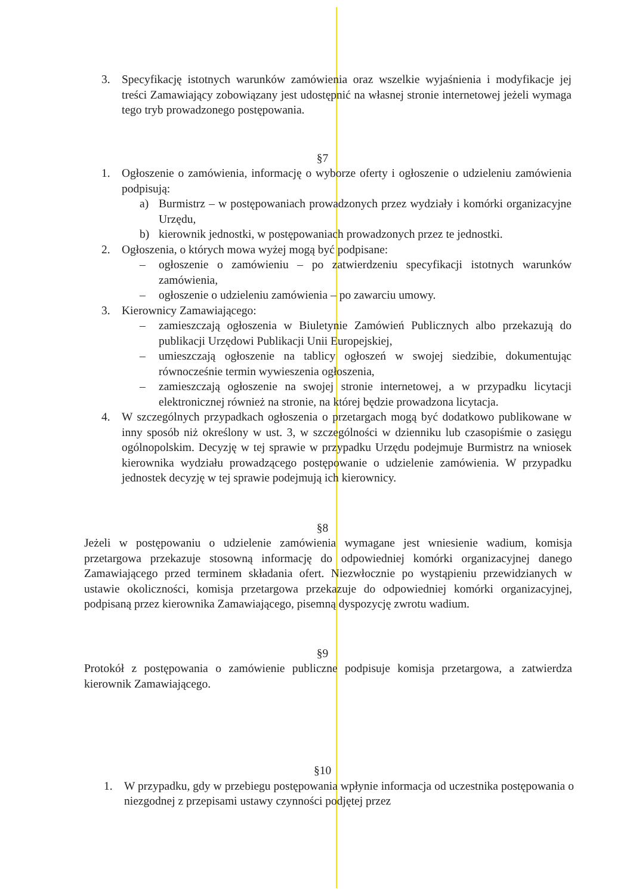3. Specyfikację istotnych warunków zamówienia oraz wszelkie wyjaśnienia i modyfikacje jej treści Zamawiający zobowiązany jest udostępnić na własnej stronie internetowej jeżeli wymaga tego tryb prowadzonego postępowania.
§7
1. Ogłoszenie o zamówienia, informację o wyborze oferty i ogłoszenie o udzieleniu zamówienia podpisują:
a) Burmistrz – w postępowaniach prowadzonych przez wydziały i komórki organizacyjne Urzędu,
b) kierownik jednostki, w postępowaniach prowadzonych przez te jednostki.
2. Ogłoszenia, o których mowa wyżej mogą być podpisane:
– ogłoszenie o zamówieniu – po zatwierdzeniu specyfikacji istotnych warunków zamówienia,
– ogłoszenie o udzieleniu zamówienia – po zawarciu umowy.
3. Kierownicy Zamawiającego:
– zamieszczają ogłoszenia w Biuletynie Zamówień Publicznych albo przekazują do publikacji Urzędowi Publikacji Unii Europejskiej,
– umieszczają ogłoszenie na tablicy ogłoszeń w swojej siedzibie, dokumentując równocześnie termin wywieszenia ogłoszenia,
– zamieszczają ogłoszenie na swojej stronie internetowej, a w przypadku licytacji elektronicznej również na stronie, na której będzie prowadzona licytacja.
4. W szczególnych przypadkach ogłoszenia o przetargach mogą być dodatkowo publikowane w inny sposób niż określony w ust. 3, w szczególności w dzienniku lub czasopiśmie o zasięgu ogólnopolskim. Decyzję w tej sprawie w przypadku Urzędu podejmuje Burmistrz na wniosek kierownika wydziału prowadzącego postępowanie o udzielenie zamówienia. W przypadku jednostek decyzję w tej sprawie podejmują ich kierownicy.
§8
Jeżeli w postępowaniu o udzielenie zamówienia wymagane jest wniesienie wadium, komisja przetargowa przekazuje stosowną informację do odpowiedniej komórki organizacyjnej danego Zamawiającego przed terminem składania ofert. Niezwłocznie po wystąpieniu przewidzianych w ustawie okoliczności, komisja przetargowa przekazuje do odpowiedniej komórki organizacyjnej, podpisaną przez kierownika Zamawiającego, pisemną dyspozycję zwrotu wadium.
§9
Protokół z postępowania o zamówienie publiczne podpisuje komisja przetargowa, a zatwierdza kierownik Zamawiającego.
§10
1. W przypadku, gdy w przebiegu postępowania wpłynie informacja od uczestnika postępowania o niezgodnej z przepisami ustawy czynności podjętej przez